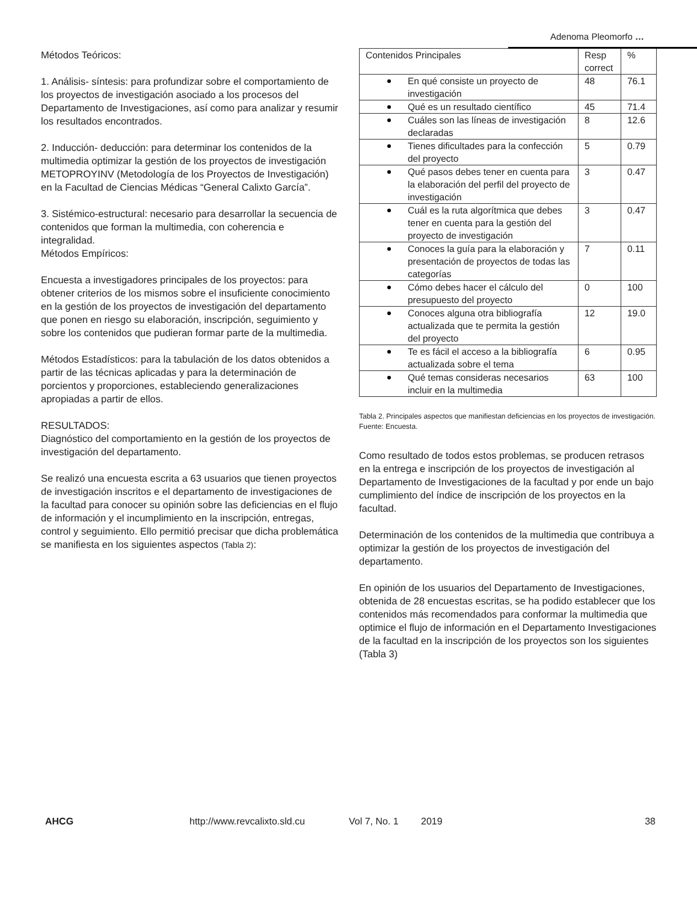Adenoma Pleomorfo …
Métodos Teóricos:
1. Análisis- síntesis: para profundizar sobre el comportamiento de los proyectos de investigación asociado a los procesos del Departamento de Investigaciones, así como para analizar y resumir los resultados encontrados.
2. Inducción- deducción: para determinar los contenidos de la multimedia optimizar la gestión de los proyectos de investigación METOPROYINV (Metodología de los Proyectos de Investigación) en la Facultad de Ciencias Médicas “General Calixto García”.
3. Sistémico-estructural: necesario para desarrollar la secuencia de contenidos que forman la multimedia, con coherencia e integralidad.
Métodos Empíricos:
Encuesta a investigadores principales de los proyectos: para obtener criterios de los mismos sobre el insuficiente conocimiento en la gestión de los proyectos de investigación del departamento que ponen en riesgo su elaboración, inscripción, seguimiento y sobre los contenidos que pudieran formar parte de la multimedia.
Métodos Estadísticos: para la tabulación de los datos obtenidos a partir de las técnicas aplicadas y para la determinación de porcientos y proporciones, estableciendo generalizaciones apropiadas a partir de ellos.
RESULTADOS:
Diagnóstico del comportamiento en la gestión de los proyectos de investigación del departamento.
Se realizó una encuesta escrita a 63 usuarios que tienen proyectos de investigación inscritos e el departamento de investigaciones de la facultad para conocer su opinión sobre las deficiencias en el flujo de información y el incumplimiento en la inscripción, entregas, control y seguimiento. Ello permitió precisar que dicha problemática se manifiesta en los siguientes aspectos (Tabla 2):
| Contenidos Principales | Resp correct | % |
| En qué consiste un proyecto de investigación | 48 | 76.1 |
| Qué es un resultado científico | 45 | 71.4 |
| Cuáles son las líneas de investigación declaradas | 8 | 12.6 |
| Tienes dificultades para la confección del proyecto | 5 | 0.79 |
| Qué pasos debes tener en cuenta para la elaboración del perfil del proyecto de investigación | 3 | 0.47 |
| Cuál es la ruta algorítmica que debes tener en cuenta para la gestión del proyecto de investigación | 3 | 0.47 |
| Conoces la guía para la elaboración y presentación de proyectos de todas las categorías | 7 | 0.11 |
| Cómo debes hacer el cálculo del presupuesto del proyecto | 0 | 100 |
| Conoces alguna otra bibliografía actualizada que te permita la gestión del proyecto | 12 | 19.0 |
| Te es fácil el acceso a la bibliografía actualizada sobre el tema | 6 | 0.95 |
| Qué temas consideras necesarios incluir en la multimedia | 63 | 100 |
Tabla 2. Principales aspectos que manifiestan deficiencias en los proyectos de investigación. Fuente: Encuesta.
Como resultado de todos estos problemas, se producen retrasos en la entrega e inscripción de los proyectos de investigación al Departamento de Investigaciones de la facultad y por ende un bajo cumplimiento del índice de inscripción de los proyectos en la facultad.
Determinación de los contenidos de la multimedia que contribuya a optimizar la gestión de los proyectos de investigación del departamento.
En opinión de los usuarios del Departamento de Investigaciones, obtenida de 28 encuestas escritas, se ha podido establecer que los contenidos más recomendados para conformar la multimedia que optimice el flujo de información en el Departamento Investigaciones de la facultad en la inscripción de los proyectos son los siguientes
(Tabla 3)
AHCG http://www.revcalixto.sld.cu Vol 7, No. 1 2019 38